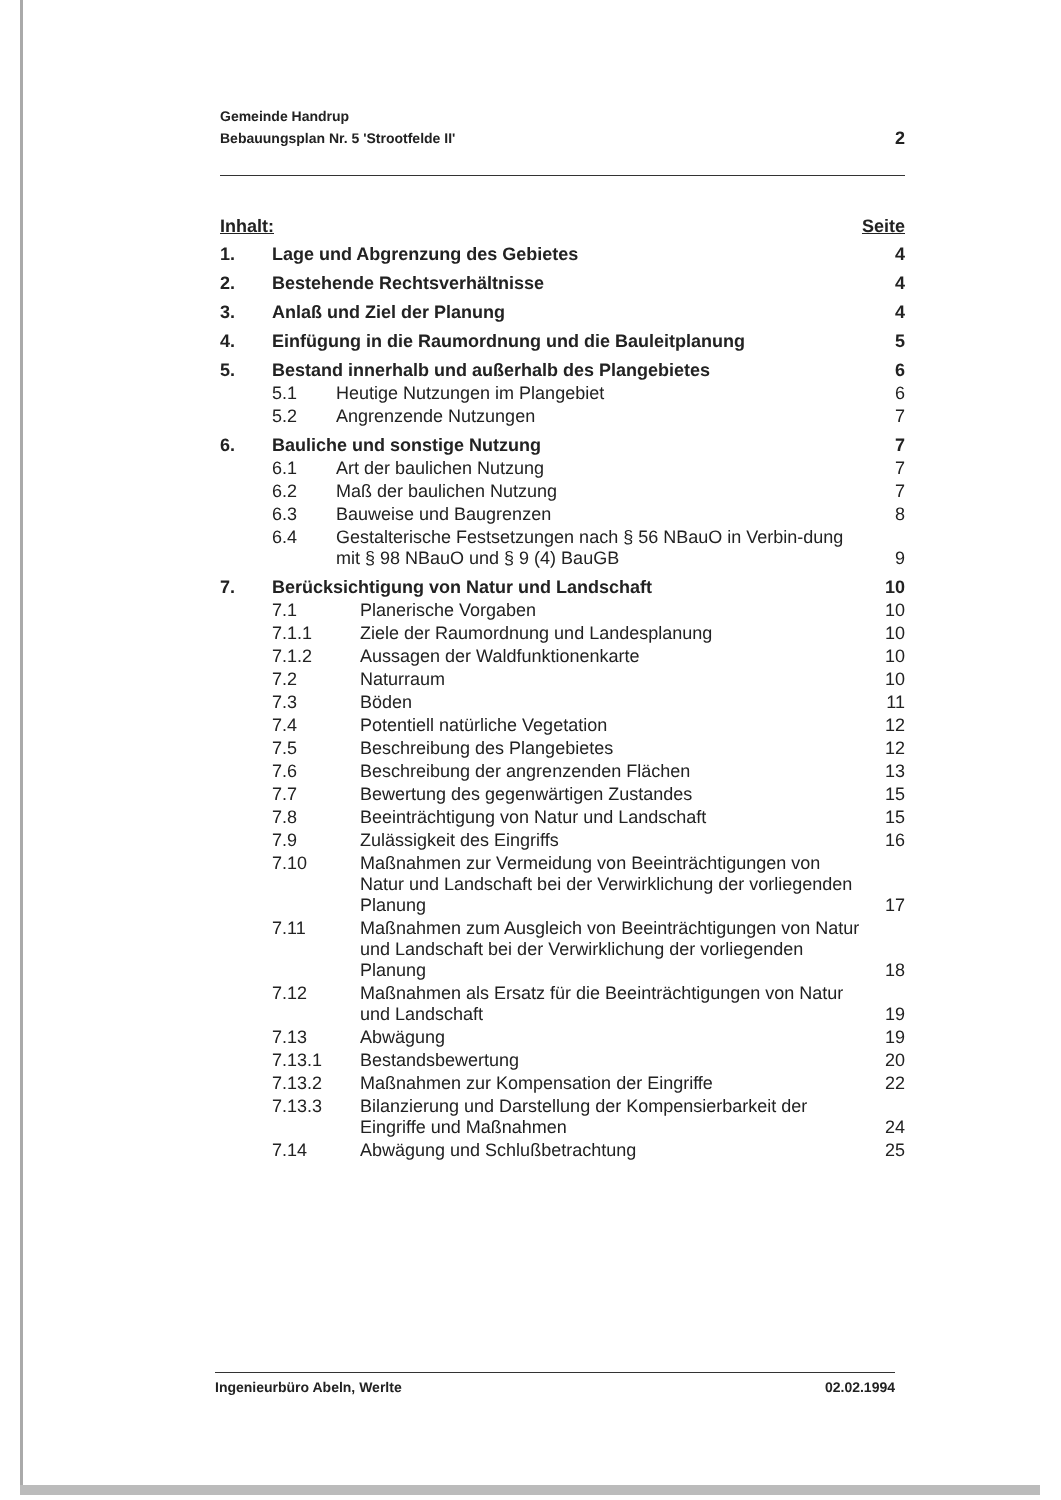Gemeinde Handrup
Bebauungsplan Nr. 5 'Strootfelde II'
2
Inhalt: Seite
| 1. | Lage und Abgrenzung des Gebietes | | 4 |
| 2. | Bestehende Rechtsverhältnisse | | 4 |
| 3. | Anlaß und Ziel der Planung | | 4 |
| 4. | Einfügung in die Raumordnung und die Bauleitplanung | | 5 |
| 5. | Bestand innerhalb und außerhalb des Plangebietes | | 6 |
| | 5.1 | Heutige Nutzungen im Plangebiet | 6 |
| | 5.2 | Angrenzende Nutzungen | 7 |
| 6. | Bauliche und sonstige Nutzung | | 7 |
| | 6.1 | Art der baulichen Nutzung | 7 |
| | 6.2 | Maß der baulichen Nutzung | 7 |
| | 6.3 | Bauweise und Baugrenzen | 8 |
| | 6.4 | Gestalterische Festsetzungen nach § 56 NBauO in Verbin-dung mit § 98 NBauO und § 9 (4) BauGB | 9 |
| 7. | Berücksichtigung von Natur und Landschaft | | 10 |
| | 7.1 | Planerische Vorgaben | 10 |
| | 7.1.1 | Ziele der Raumordnung und Landesplanung | 10 |
| | 7.1.2 | Aussagen der Waldfunktionenkarte | 10 |
| | 7.2 | Naturraum | 10 |
| | 7.3 | Böden | 11 |
| | 7.4 | Potentiell natürliche Vegetation | 12 |
| | 7.5 | Beschreibung des Plangebietes | 12 |
| | 7.6 | Beschreibung der angrenzenden Flächen | 13 |
| | 7.7 | Bewertung des gegenwärtigen Zustandes | 15 |
| | 7.8 | Beeinträchtigung von Natur und Landschaft | 15 |
| | 7.9 | Zulässigkeit des Eingriffs | 16 |
| | 7.10 | Maßnahmen zur Vermeidung von Beeinträchtigungen von Natur und Landschaft bei der Verwirklichung der vorliegenden Planung | 17 |
| | 7.11 | Maßnahmen zum Ausgleich von Beeinträchtigungen von Natur und Landschaft bei der Verwirklichung der vorliegenden Planung | 18 |
| | 7.12 | Maßnahmen als Ersatz für die Beeinträchtigungen von Natur und Landschaft | 19 |
| | 7.13 | Abwägung | 19 |
| | 7.13.1 | Bestandsbewertung | 20 |
| | 7.13.2 | Maßnahmen zur Kompensation der Eingriffe | 22 |
| | 7.13.3 | Bilanzierung und Darstellung der Kompensierbarkeit der Eingriffe und Maßnahmen | 24 |
| | 7.14 | Abwägung und Schlußbetrachtung | 25 |
Ingenieurbüro Abeln, Werlte 02.02.1994